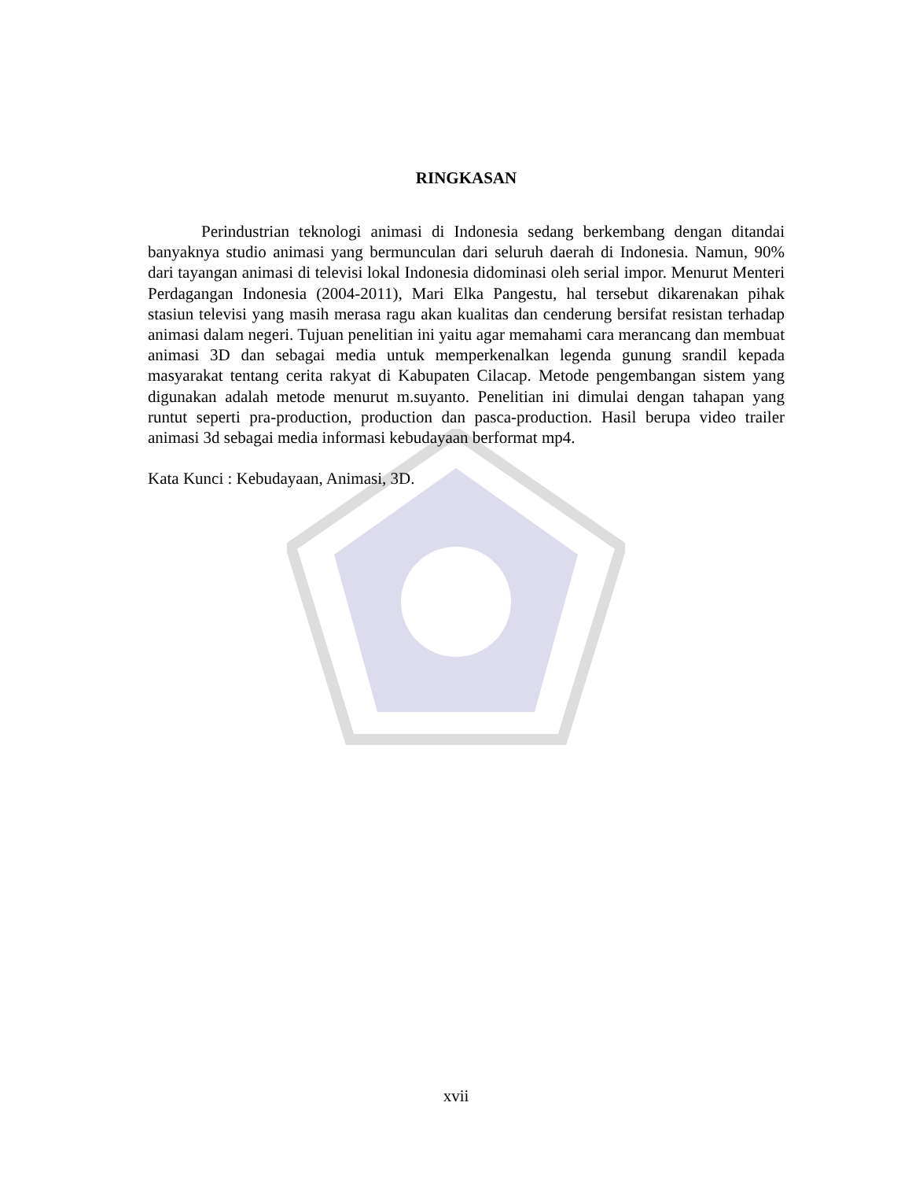RINGKASAN
Perindustrian teknologi animasi di Indonesia sedang berkembang dengan ditandai banyaknya studio animasi yang bermunculan dari seluruh daerah di Indonesia. Namun, 90% dari tayangan animasi di televisi lokal Indonesia didominasi oleh serial impor. Menurut Menteri Perdagangan Indonesia (2004-2011), Mari Elka Pangestu, hal tersebut dikarenakan pihak stasiun televisi yang masih merasa ragu akan kualitas dan cenderung bersifat resistan terhadap animasi dalam negeri. Tujuan penelitian ini yaitu agar memahami cara merancang dan membuat animasi 3D dan sebagai media untuk memperkenalkan legenda gunung srandil kepada masyarakat tentang cerita rakyat di Kabupaten Cilacap. Metode pengembangan sistem yang digunakan adalah metode menurut m.suyanto. Penelitian ini dimulai dengan tahapan yang runtut seperti pra-production, production dan pasca-production. Hasil berupa video trailer animasi 3d sebagai media informasi kebudayaan berformat mp4.
Kata Kunci : Kebudayaan, Animasi, 3D.
xvii